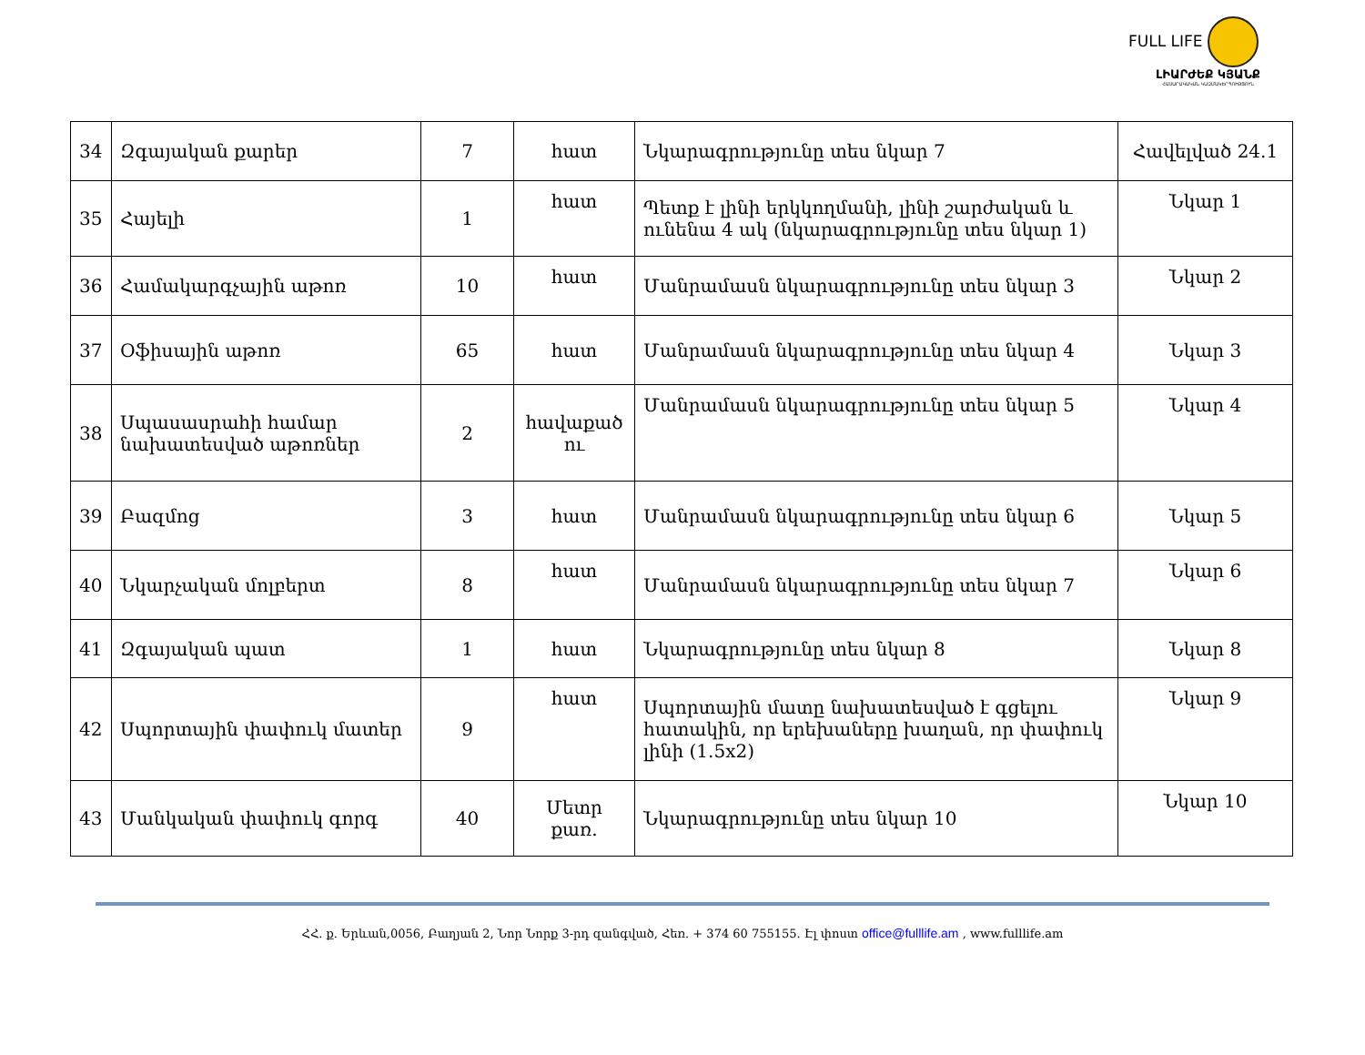FULL LIFE
ԼԻԱՐԺԵՔ ԿՅԱՆՔ
ՀԱՍԱՐԱԿԱԿԱՆ ԿԱԶՄԱԿԵՐՊՈՒԹՅՈՒՆ
| 34 | Զգայական քարեր | 7 | հատ | Նկարագրությունը տես նկար 7 | Հավելված 24.1 |
| 35 | Հայելի | 1 | հատ | Պետք է լինի երկկողմանի, լինի շարժական և ունենա 4 ակ (նկարագրությունը տես նկար 1) | Նկար 1 |
| 36 | Համակարգչային աթոռ | 10 | հատ | Մանրամասն նկարագրությունը տես նկար 3 | Նկար 2 |
| 37 | Օֆիսային աթոռ | 65 | հատ | Մանրամասն նկարագրությունը տես նկար 4 | Նկար 3 |
| 38 | Սպասասրահի համար նախատեսված աթոռներ | 2 | հավաքած ու | Մանրամասն նկարագրությունը տես նկար 5 | Նկար 4 |
| 39 | Բազմոց | 3 | հատ | Մանրամասն նկարագրությունը տես նկար 6 | Նկար 5 |
| 40 | Նկարչական մոլբերտ | 8 | հատ | Մանրամասն նկարագրությունը տես նկար 7 | Նկար 6 |
| 41 | Զգայական պատ | 1 | հատ | Նկարագրությունը տես նկար 8 | Նկար 8 |
| 42 | Սպորտային փափուկ մատեր | 9 | հատ | Սպորտային մատը նախատեսված է գցելու հատակին, որ երեխաները խաղան, որ փափուկ լինի (1.5x2) | Նկար 9 |
| 43 | Մանկական փափուկ գորգ | 40 | Մետր քառ. | Նկարագրությունը տես նկար 10 | Նկար 10 |
ՀՀ. ք. Երևան,0056, Բաղյան 2, Նոր Նորք 3-րդ զանգված, Հեռ. + 374 60 755155. Էլ փոստ office@fulllife.am , www.fulllife.am